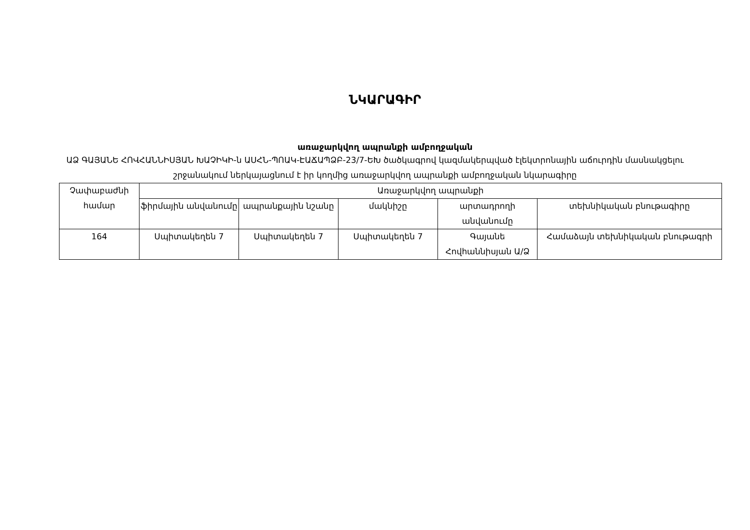ՆԿԱՐԱԳԻՐ
առաջարկվող ապրանքի ամբողջական
ԱՁ ԳԱՅԱՆԵ ՀՈՎՀԱՆՆԻՍՅԱՆ ԽԱՉԻԿԻ-ն ԱՍՀՆ-ՊՈԱԿ-ԷԱՃԱՊՁԲ-23/7-ԵԽ ծածկագրով կազմակերպված էլեկտրոնային աճուրդին մասնակցելու շրջանակում ներկայացնում է իր կողմից առաջարկվող ապրանքի ամբողջական նկարագիրը
| Չափաբաժնի համար | Առաջարկվող ապրանքի | | | | |
| | ֆիրմային անվանումը | ապրանքային նշանը | մակնիշը | արտադրողի անվանումը | տեխնիկական բնութագիրը |
| 164 | Սպիտակեղեն 7 | Սպիտակեղեն 7 | Սպիտակեղեն 7 | Գայանե Հովհաննիսյան Ա/Ձ | Համաձայն տեխնիկական բնութագրի |